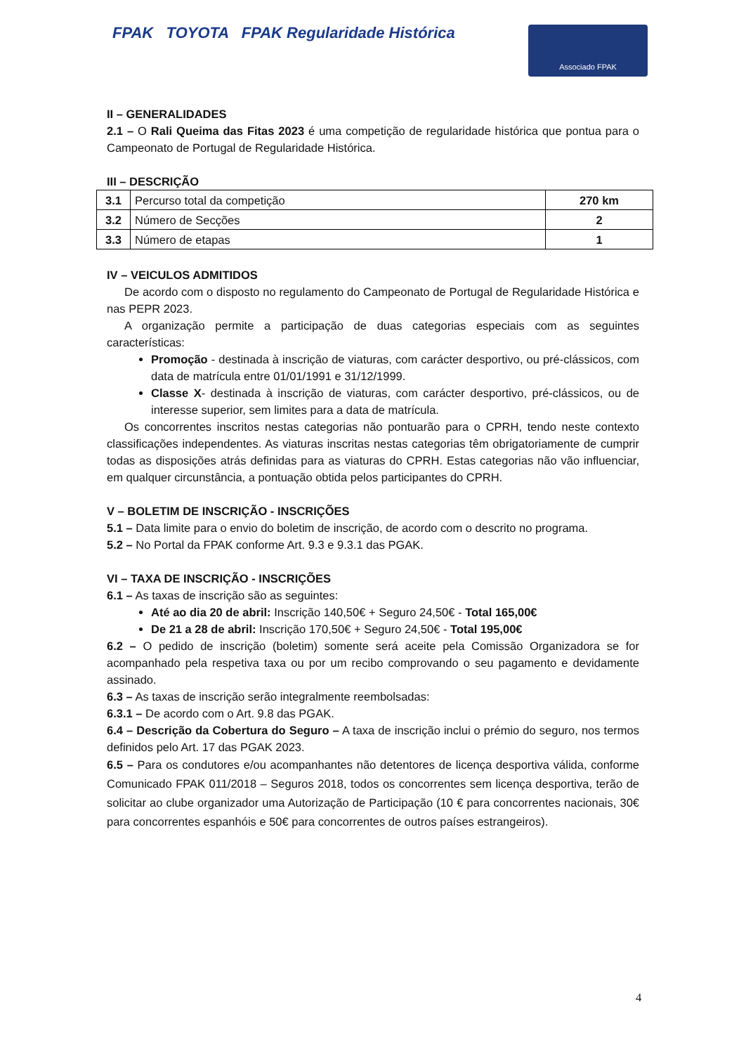FPAK TOYOTA FPAK Regularidade Histórica
Associado FPAK
II – GENERALIDADES
2.1 – O Rali Queima das Fitas 2023 é uma competição de regularidade histórica que pontua para o Campeonato de Portugal de Regularidade Histórica.
III – DESCRIÇÃO
| 3.1 | Percurso total da competição | 270 km |
| 3.2 | Número de Secções | 2 |
| 3.3 | Número de etapas | 1 |
IV – VEICULOS ADMITIDOS
De acordo com o disposto no regulamento do Campeonato de Portugal de Regularidade Histórica e nas PEPR 2023.
A organização permite a participação de duas categorias especiais com as seguintes características:
Promoção - destinada à inscrição de viaturas, com carácter desportivo, ou pré-clássicos, com data de matrícula entre 01/01/1991 e 31/12/1999.
Classe X- destinada à inscrição de viaturas, com carácter desportivo, pré-clássicos, ou de interesse superior, sem limites para a data de matrícula.
Os concorrentes inscritos nestas categorias não pontuarão para o CPRH, tendo neste contexto classificações independentes. As viaturas inscritas nestas categorias têm obrigatoriamente de cumprir todas as disposições atrás definidas para as viaturas do CPRH. Estas categorias não vão influenciar, em qualquer circunstância, a pontuação obtida pelos participantes do CPRH.
V – BOLETIM DE INSCRIÇÃO - INSCRIÇÕES
5.1 – Data limite para o envio do boletim de inscrição, de acordo com o descrito no programa.
5.2 – No Portal da FPAK conforme Art. 9.3 e 9.3.1 das PGAK.
VI – TAXA DE INSCRIÇÃO - INSCRIÇÕES
6.1 – As taxas de inscrição são as seguintes:
Até ao dia 20 de abril: Inscrição 140,50€ + Seguro 24,50€ - Total 165,00€
De 21 a 28 de abril: Inscrição 170,50€ + Seguro 24,50€ - Total 195,00€
6.2 – O pedido de inscrição (boletim) somente será aceite pela Comissão Organizadora se for acompanhado pela respetiva taxa ou por um recibo comprovando o seu pagamento e devidamente assinado.
6.3 – As taxas de inscrição serão integralmente reembolsadas:
6.3.1 – De acordo com o Art. 9.8 das PGAK.
6.4 – Descrição da Cobertura do Seguro – A taxa de inscrição inclui o prémio do seguro, nos termos definidos pelo Art. 17 das PGAK 2023.
6.5 – Para os condutores e/ou acompanhantes não detentores de licença desportiva válida, conforme Comunicado FPAK 011/2018 – Seguros 2018, todos os concorrentes sem licença desportiva, terão de solicitar ao clube organizador uma Autorização de Participação (10 € para concorrentes nacionais, 30€ para concorrentes espanhóis e 50€ para concorrentes de outros países estrangeiros).
4